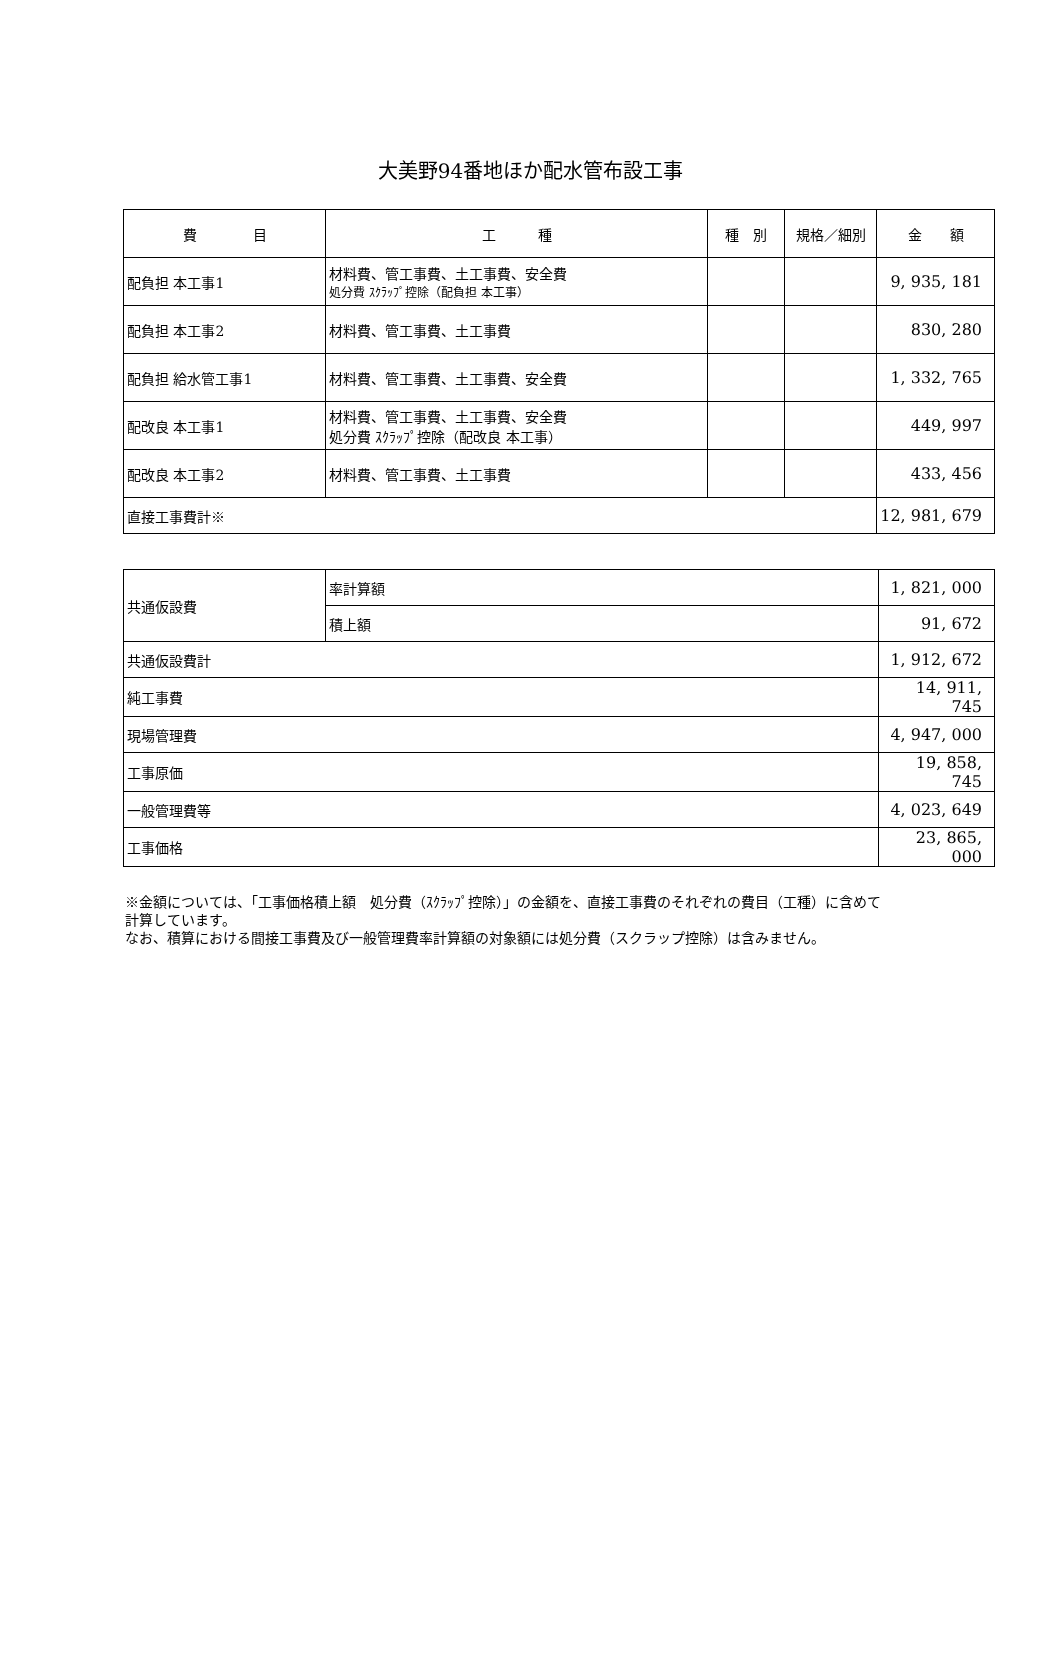大美野94番地ほか配水管布設工事
| 費 目 | 工 種 | 種 別 | 規格／細別 | 金 額 |
| --- | --- | --- | --- | --- |
| 配負担 本工事1 | 材料費、管工事費、土工事費、安全費 処分費 ｽｸﾗｯﾌﾟ控除（配負担 本工事） | | | 9, 935, 181 |
| 配負担 本工事2 | 材料費、管工事費、土工事費 | | | 830, 280 |
| 配負担 給水管工事1 | 材料費、管工事費、土工事費、安全費 | | | 1, 332, 765 |
| 配改良 本工事1 | 材料費、管工事費、土工事費、安全費 処分費 ｽｸﾗｯﾌﾟ控除（配改良 本工事） | | | 449, 997 |
| 配改良 本工事2 | 材料費、管工事費、土工事費 | | | 433, 456 |
| 直接工事費計※ | | | | 12, 981, 679 |
| 共通仮設費 | 率計算額 | 1, 821, 000 |
| | 積上額 | 91, 672 |
| 共通仮設費計 | | 1, 912, 672 |
| 純工事費 | | 14, 911, 745 |
| 現場管理費 | | 4, 947, 000 |
| 工事原価 | | 19, 858, 745 |
| 一般管理費等 | | 4, 023, 649 |
| 工事価格 | | 23, 865, 000 |
※金額については、「工事価格積上額　処分費（ｽｸﾗｯﾌﾟ控除）」の金額を、直接工事費のそれぞれの費目（工種）に含めて
計算しています。
なお、積算における間接工事費及び一般管理費率計算額の対象額には処分費（スクラップ控除）は含みません。